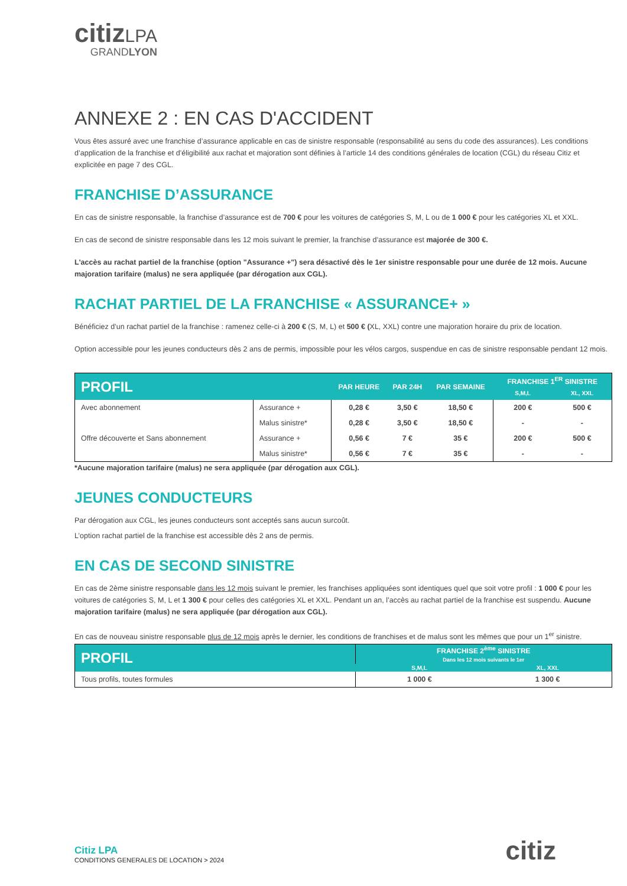citiz LPA
GRANDLYON
ANNEXE 2 : EN CAS D'ACCIDENT
Vous êtes assuré avec une franchise d’assurance applicable en cas de sinistre responsable (responsabilité au sens du code des assurances). Les conditions d’application de la franchise et d’éligibilité aux rachat et majoration sont définies à l’article 14 des conditions générales de location (CGL) du réseau Citiz et explicitée en page 7 des CGL.
FRANCHISE D’ASSURANCE
En cas de sinistre responsable, la franchise d’assurance est de 700 € pour les voitures de catégories S, M, L ou de 1 000 € pour les catégories XL et XXL.
En cas de second de sinistre responsable dans les 12 mois suivant le premier, la franchise d’assurance est majorée de 300 €.
L'accès au rachat partiel de la franchise (option "Assurance +") sera désactivé dès le 1er sinistre responsable pour une durée de 12 mois. Aucune majoration tarifaire (malus) ne sera appliquée (par dérogation aux CGL).
RACHAT PARTIEL DE LA FRANCHISE « ASSURANCE+ »
Bénéficiez d’un rachat partiel de la franchise : ramenez celle-ci à 200 € (S, M, L) et 500 € (XL, XXL) contre une majoration horaire du prix de location.
Option accessible pour les jeunes conducteurs dès 2 ans de permis, impossible pour les vélos cargos, suspendue en cas de sinistre responsable pendant 12 mois.
| PROFIL | | PAR HEURE | PAR 24H | PAR SEMAINE | FRANCHISE 1<sup>ER</sup> SINISTRE | |
| --- | --- | --- | --- | --- | --- | --- |
| | | | | | S,M,L | XL, XXL |
| Avec abonnement | Assurance + | 0,28 € | 3,50 € | 18,50 € | 200 € | 500 € |
| | Malus sinistre* | 0,28 € | 3,50 € | 18,50 € | - | - |
| Offre découverte et Sans abonnement | Assurance + | 0,56 € | 7 € | 35 € | 200 € | 500 € |
| | Malus sinistre* | 0,56 € | 7 € | 35 € | - | - |
*Aucune majoration tarifaire (malus) ne sera appliquée (par dérogation aux CGL).
JEUNES CONDUCTEURS
Par dérogation aux CGL, les jeunes conducteurs sont acceptés sans aucun surcoût.
L’option rachat partiel de la franchise est accessible dès 2 ans de permis.
EN CAS DE SECOND SINISTRE
En cas de 2ème sinistre responsable dans les 12 mois suivant le premier, les franchises appliquées sont identiques quel que soit votre profil : 1 000 € pour les voitures de catégories S, M, L et 1 300 € pour celles des catégories XL et XXL. Pendant un an, l’accès au rachat partiel de la franchise est suspendu. Aucune majoration tarifaire (malus) ne sera appliquée (par dérogation aux CGL).
En cas de nouveau sinistre responsable plus de 12 mois après le dernier, les conditions de franchises et de malus sont les mêmes que pour un 1<sup>er</sup> sinistre.
| PROFIL | FRANCHISE 2<sup>ème</sup> SINISTRE Dans les 12 mois suivants le 1er | |
| --- | --- | --- |
| | S,M,L | XL, XXL |
| Tous profils, toutes formules | 1 000 € | 1 300 € |
Citiz LPA
CONDITIONS GENERALES DE LOCATION > 2024
citiz